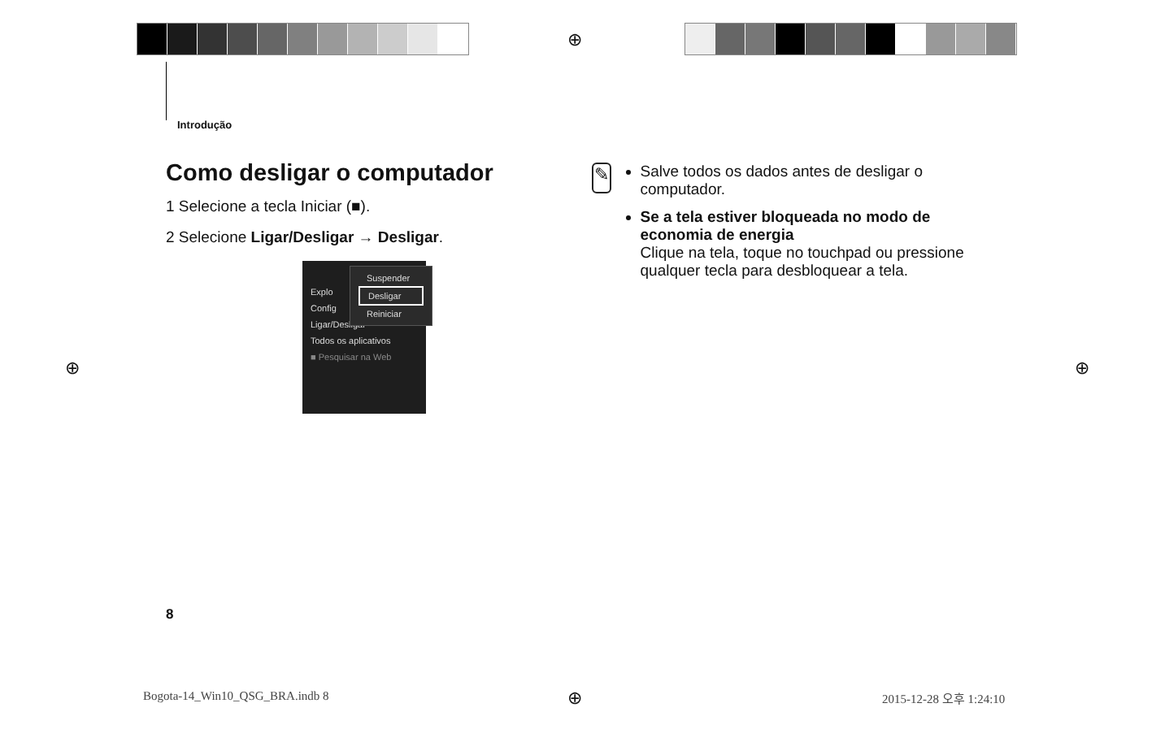⊕
⊕ ⊕
Introdução
Como desligar o computador
1 Selecione a tecla Iniciar (■).
2 Selecione Ligar/Desligar → Desligar.
Explo
Config
Ligar/Desligar
Todos os aplicativos
■ Pesquisar na Web
Suspender
Desligar
Reiniciar
✎
Salve todos os dados antes de desligar o computador.
Se a tela estiver bloqueada no modo de economia de energia
Clique na tela, toque no touchpad ou pressione qualquer tecla para desbloquear a tela.
8
Bogota-14_Win10_QSG_BRA.indb 8 ⊕ 2015-12-28 오후 1:24:10